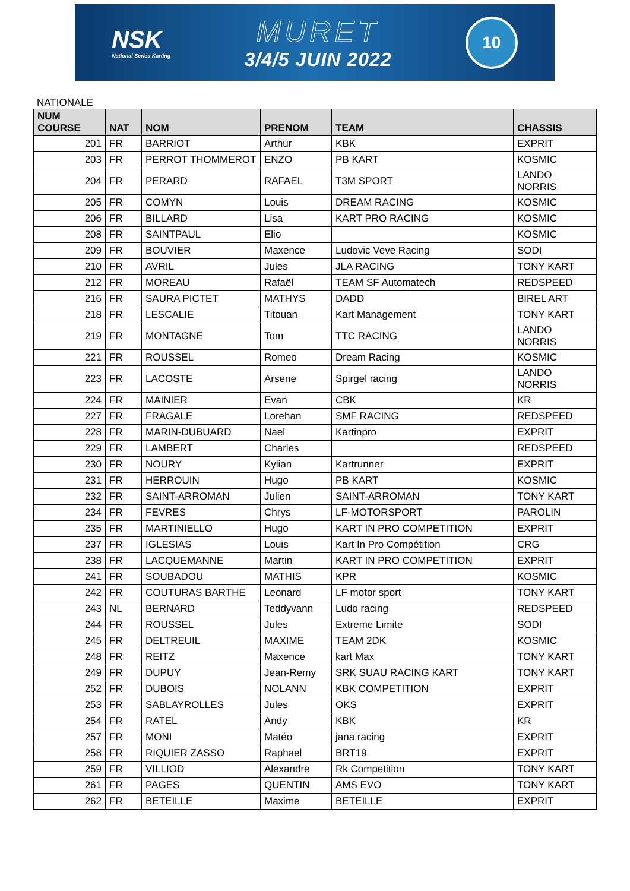NSK
National Series Karting
MURET
3/4/5 JUIN 2022
10
NATIONALE
| NUM COURSE | NAT | NOM | PRENOM | TEAM | CHASSIS |
| --- | --- | --- | --- | --- | --- |
| 201 | FR | BARRIOT | Arthur | KBK | EXPRIT |
| 203 | FR | PERROT THOMMEROT | ENZO | PB KART | KOSMIC |
| 204 | FR | PERARD | RAFAEL | T3M SPORT | LANDO NORRIS |
| 205 | FR | COMYN | Louis | DREAM RACING | KOSMIC |
| 206 | FR | BILLARD | Lisa | KART PRO RACING | KOSMIC |
| 208 | FR | SAINTPAUL | Elio | | KOSMIC |
| 209 | FR | BOUVIER | Maxence | Ludovic Veve Racing | SODI |
| 210 | FR | AVRIL | Jules | JLA RACING | TONY KART |
| 212 | FR | MOREAU | Rafaël | TEAM SF Automatech | REDSPEED |
| 216 | FR | SAURA PICTET | MATHYS | DADD | BIREL ART |
| 218 | FR | LESCALIE | Titouan | Kart Management | TONY KART |
| 219 | FR | MONTAGNE | Tom | TTC RACING | LANDO NORRIS |
| 221 | FR | ROUSSEL | Romeo | Dream Racing | KOSMIC |
| 223 | FR | LACOSTE | Arsene | Spirgel racing | LANDO NORRIS |
| 224 | FR | MAINIER | Evan | CBK | KR |
| 227 | FR | FRAGALE | Lorehan | SMF RACING | REDSPEED |
| 228 | FR | MARIN-DUBUARD | Nael | Kartinpro | EXPRIT |
| 229 | FR | LAMBERT | Charles | | REDSPEED |
| 230 | FR | NOURY | Kylian | Kartrunner | EXPRIT |
| 231 | FR | HERROUIN | Hugo | PB KART | KOSMIC |
| 232 | FR | SAINT-ARROMAN | Julien | SAINT-ARROMAN | TONY KART |
| 234 | FR | FEVRES | Chrys | LF-MOTORSPORT | PAROLIN |
| 235 | FR | MARTINIELLO | Hugo | KART IN PRO COMPETITION | EXPRIT |
| 237 | FR | IGLESIAS | Louis | Kart In Pro Compétition | CRG |
| 238 | FR | LACQUEMANNE | Martin | KART IN PRO COMPETITION | EXPRIT |
| 241 | FR | SOUBADOU | MATHIS | KPR | KOSMIC |
| 242 | FR | COUTURAS BARTHE | Leonard | LF motor sport | TONY KART |
| 243 | NL | BERNARD | Teddyvann | Ludo racing | REDSPEED |
| 244 | FR | ROUSSEL | Jules | Extreme Limite | SODI |
| 245 | FR | DELTREUIL | MAXIME | TEAM 2DK | KOSMIC |
| 248 | FR | REITZ | Maxence | kart Max | TONY KART |
| 249 | FR | DUPUY | Jean-Remy | SRK SUAU RACING KART | TONY KART |
| 252 | FR | DUBOIS | NOLANN | KBK COMPETITION | EXPRIT |
| 253 | FR | SABLAYROLLES | Jules | OKS | EXPRIT |
| 254 | FR | RATEL | Andy | KBK | KR |
| 257 | FR | MONI | Matéo | jana racing | EXPRIT |
| 258 | FR | RIQUIER ZASSO | Raphael | BRT19 | EXPRIT |
| 259 | FR | VILLIOD | Alexandre | Rk Competition | TONY KART |
| 261 | FR | PAGES | QUENTIN | AMS EVO | TONY KART |
| 262 | FR | BETEILLE | Maxime | BETEILLE | EXPRIT |